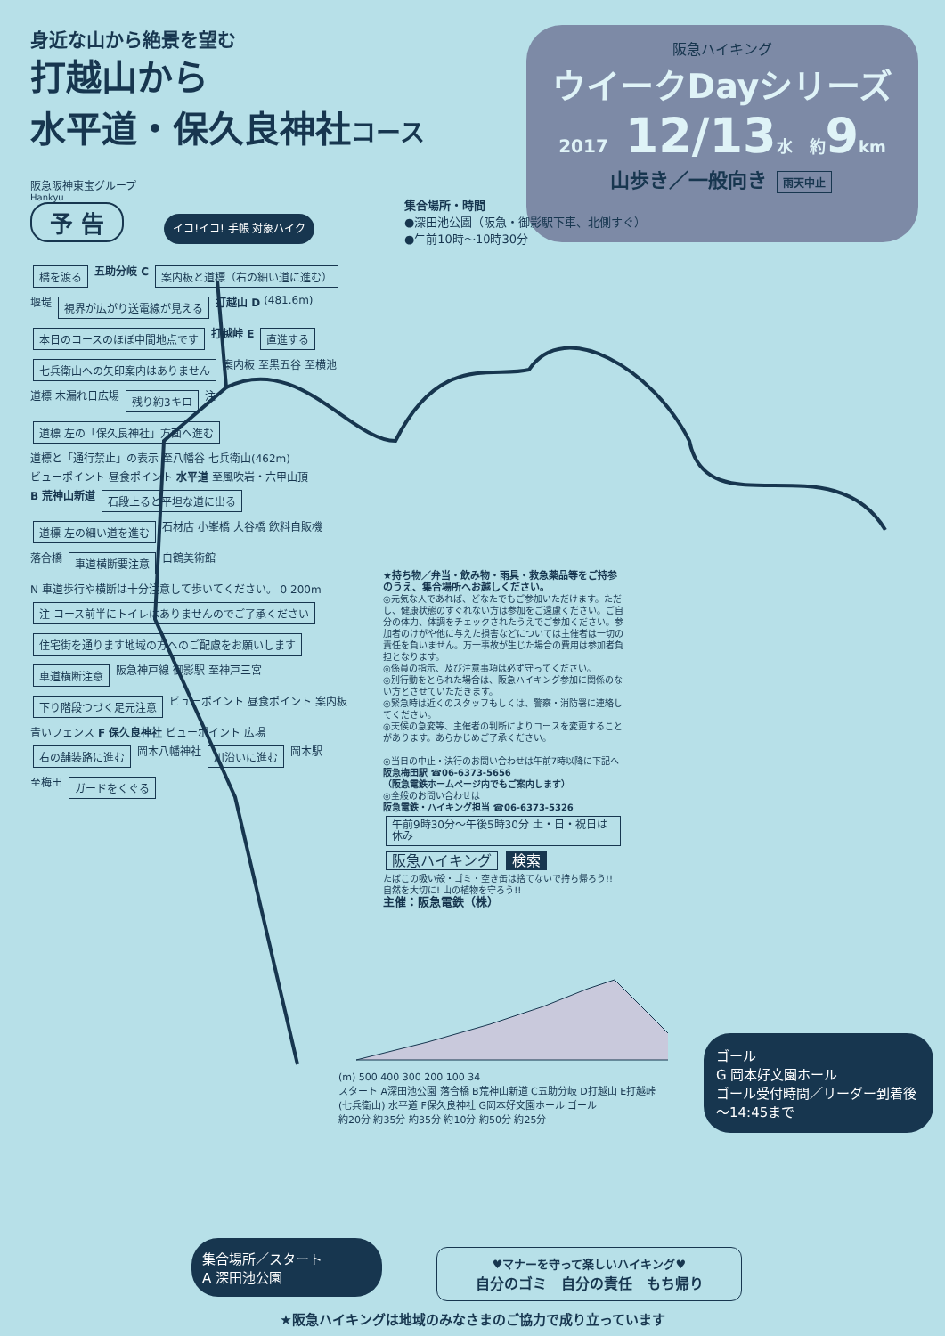身近な山から絶景を望む
打越山から
水平道・保久良神社コース
阪急阪神東宝グループ
Hankyu
予 告
イコ!イコ! 手帳 対象ハイク
阪急ハイキング
ウイークDayシリーズ
2017 12/13水 約9km
山歩き／一般向き 雨天中止
集合場所・時間
●深田池公園（阪急・御影駅下車、北側すぐ）
●午前10時～10時30分
橋を渡る 五助分岐 C 案内板と道標（右の細い道に進む） 堰堤 視界が広がり送電線が見える 打越山 D (481.6m) 本日のコースのほぼ中間地点です 打越峠 E 直進する 七兵衛山への矢印案内はありません 案内板 至黒五谷 至横池 道標 木漏れ日広場 残り約3キロ 注 道標 左の「保久良神社」方面へ進む 道標と「通行禁止」の表示 至八幡谷 七兵衛山(462m) ビューポイント 昼食ポイント 水平道 至風吹岩・六甲山頂 B 荒神山新道 石段上ると平坦な道に出る 道標 左の細い道を進む 石材店 小峯橋 大谷橋 飲料自販機 落合橋 車道横断要注意 白鶴美術館 N 車道歩行や横断は十分注意して歩いてください。 0 200m 注 コース前半にトイレはありませんのでご了承ください 住宅街を通ります地域の方へのご配慮をお願いします 車道横断注意 阪急神戸線 御影駅 至神戸三宮 下り階段つづく足元注意 ビューポイント 昼食ポイント 案内板 青いフェンス F 保久良神社 ビューポイント 広場 右の舗装路に進む 岡本八幡神社 川沿いに進む 岡本駅 至梅田 ガードをくぐる
★持ち物／弁当・飲み物・雨具・救急薬品等をご持参のうえ、集合場所へお越しください。
◎元気な人であれば、どなたでもご参加いただけます。ただし、健康状態のすぐれない方は参加をご遠慮ください。ご自分の体力、体調をチェックされたうえでご参加ください。参加者のけがや他に与えた損害などについては主催者は一切の責任を負いません。万一事故が生じた場合の費用は参加者負担となります。
◎係員の指示、及び注意事項は必ず守ってください。
◎別行動をとられた場合は、阪急ハイキング参加に関係のない方とさせていただきます。
◎緊急時は近くのスタッフもしくは、警察・消防署に連絡してください。
◎天候の急変等、主催者の判断によりコースを変更することがあります。あらかじめご了承ください。
◎当日の中止・決行のお問い合わせは午前7時以降に下記へ
阪急梅田駅 ☎06-6373-5656
（阪急電鉄ホームページ内でもご案内します）
◎全般のお問い合わせは
阪急電鉄・ハイキング担当 ☎06-6373-5326
午前9時30分～午後5時30分 土・日・祝日は休み
阪急ハイキング 検索
たばこの吸い殻・ゴミ・空き缶は捨てないで持ち帰ろう!! 自然を大切に! 山の植物を守ろう!!
主催：阪急電鉄（株）
(m) 500 400 300 200 100 34
スタート A深田池公園 落合橋 B荒神山新道 C五助分岐 D打越山 E打越峠 (七兵衛山) 水平道 F保久良神社 G岡本好文園ホール ゴール
約20分 約35分 約35分 約10分 約50分 約25分
ゴール
G 岡本好文園ホール
ゴール受付時間／リーダー到着後～14:45まで
集合場所／スタート
A 深田池公園
♥マナーを守って楽しいハイキング♥
自分のゴミ　自分の責任　もち帰り
★阪急ハイキングは地域のみなさまのご協力で成り立っています